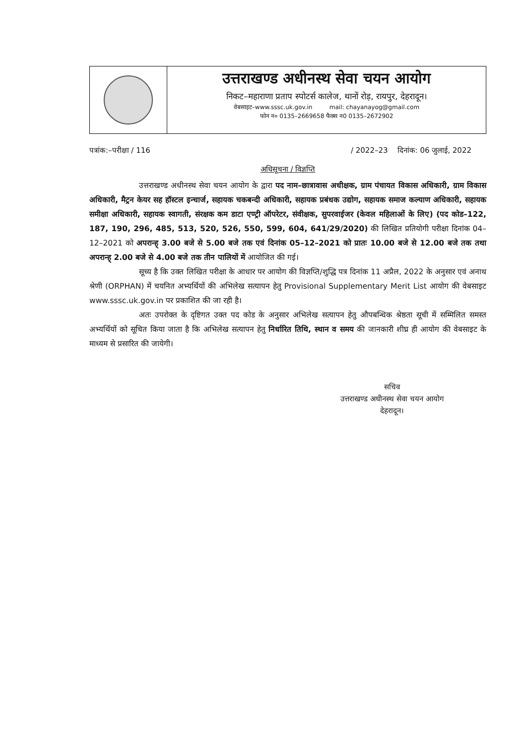उत्तराखण्ड अधीनस्थ सेवा चयन आयोग
निकट–महाराणा प्रताप स्पोटर्स कालेज, थानों रोड़, रायपुर, देहरादून।
वेबसाइट–www.sssc.uk.gov.in mail: chayanayog@gmail.com
फोन न० 0135–2669658 फैक्स न0 0135–2672902
पत्रांक:–परीक्षा / 116 / 2022–23 दिनांक: 06 जुलाई, 2022
अधिसूचना / विज्ञप्ति
उत्तराखण्ड अधीनस्थ सेवा चयन आयोग के द्वारा पद नाम–छात्रावास अधीक्षक, ग्राम पंचायत विकास अधिकारी, ग्राम विकास अधिकारी, मैट्रन केयर सह हॉस्टल इन्चार्ज, सहायक चकबन्दी अधिकारी, सहायक प्रबंधक उद्योग, सहायक समाज कल्याण अधिकारी, सहायक समीक्षा अधिकारी, सहायक स्वागती, संरक्षक कम डाटा एण्ट्री ऑपरेटर, संवीक्षक, सुपरवाईजर (केवल महिलाओं के लिए) (पद कोड–122, 187, 190, 296, 485, 513, 520, 526, 550, 599, 604, 641/29/2020) की लिखित प्रतियोगी परीक्षा दिनांक 04–12–2021 को अपरान्ह् 3.00 बजे से 5.00 बजे तक एवं दिनांक 05–12–2021 को प्रातः 10.00 बजे से 12.00 बजे तक तथा अपरान्ह् 2.00 बजे से 4.00 बजे तक तीन पालियों में आयोजित की गई।
सूच्य है कि उक्त लिखित परीक्षा के आधार पर आयोग की विज्ञप्ति/शुद्धि पत्र दिनांक 11 अप्रैल, 2022 के अनुसार एवं अनाथ श्रेणी (ORPHAN) में चयनित अभ्यर्थियों की अभिलेख सत्यापन हेतु Provisional Supplementary Merit List आयोग की वेबसाइट www.sssc.uk.gov.in पर प्रकाशित की जा रही है।
अतः उपरोक्त के दृष्टिगत उक्त पद कोड के अनुसार अभिलेख सत्यापन हेतु औपबन्धिक श्रेष्ठता सूची में सम्मिलित समस्त अभ्यर्थियों को सूचित किया जाता है कि अभिलेख सत्यापन हेतु निर्धारित तिथि, स्थान व समय की जानकारी शीघ्र ही आयोग की वेबसाइट के माध्यम से प्रसारित की जायेगी।
सचिव
उत्तराखण्ड अधीनस्थ सेवा चयन आयोग
देहरादून।